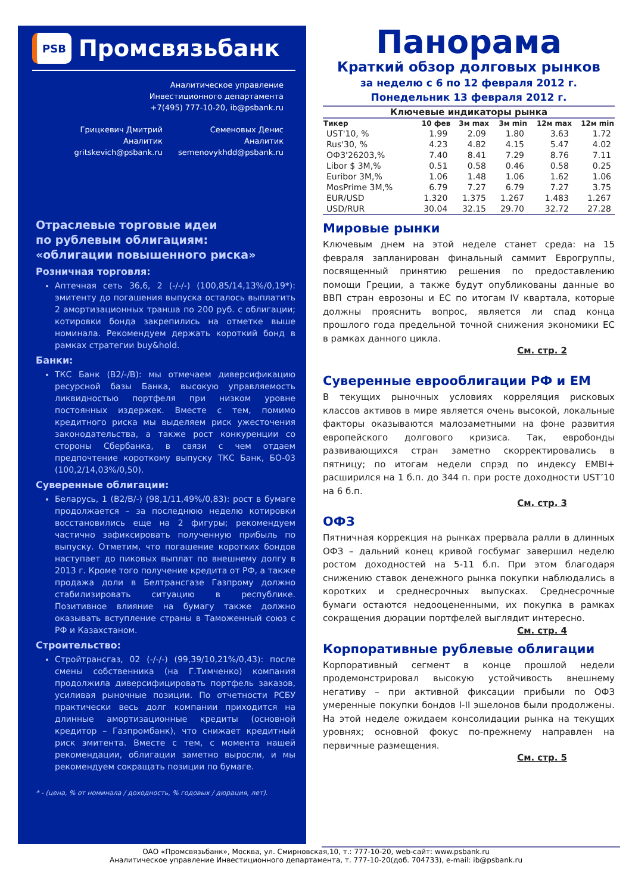PSB Промсвязьбанк
Аналитическое управление
Инвестиционного департамента
+7(495) 777-10-20, ib@psbank.ru
Грицкевич Дмитрий
Аналитик
gritskevich@psbank.ru
Семеновых Денис
Аналитик
semenovykhdd@psbank.ru
Отраслевые торговые идеи
по рублевым облигациям:
«облигации повышенного риска»
Розничная торговля:
Аптечная сеть 36,6, 2 (-/-/-) (100,85/14,13%/0,19*): эмитенту до погашения выпуска осталось выплатить 2 амортизационных транша по 200 руб. с облигации; котировки бонда закрепились на отметке выше номинала. Рекомендуем держать короткий бонд в рамках стратегии buy&hold.
Банки:
ТКС Банк (B2/-/B): мы отмечаем диверсификацию ресурсной базы Банка, высокую управляемость ликвидностью портфеля при низком уровне постоянных издержек. Вместе с тем, помимо кредитного риска мы выделяем риск ужесточения законодательства, а также рост конкуренции со стороны Сбербанка, в связи с чем отдаем предпочтение короткому выпуску ТКС Банк, БО-03 (100,2/14,03%/0,50).
Суверенные облигации:
Беларусь, 1 (B2/B/-) (98,1/11,49%/0,83): рост в бумаге продолжается – за последнюю неделю котировки восстановились еще на 2 фигуры; рекомендуем частично зафиксировать полученную прибыль по выпуску. Отметим, что погашение коротких бондов наступает до пиковых выплат по внешнему долгу в 2013 г. Кроме того получение кредита от РФ, а также продажа доли в Белтрансгазе Газпрому должно стабилизировать ситуацию в республике. Позитивное влияние на бумагу также должно оказывать вступление страны в Таможенный союз с РФ и Казахстаном.
Строительство:
Стройтрансгаз, 02 (-/-/-) (99,39/10,21%/0,43): после смены собственника (на Г.Тимченко) компания продолжила диверсифицировать портфель заказов, усиливая рыночные позиции. По отчетности РСБУ практически весь долг компании приходится на длинные амортизационные кредиты (основной кредитор – Газпромбанк), что снижает кредитный риск эмитента. Вместе с тем, с момента нашей рекомендации, облигации заметно выросли, и мы рекомендуем сокращать позиции по бумаге.
* - (цена, % от номинала / доходность, % годовых / дюрация, лет).
Панорама
Краткий обзор долговых рынков
за неделю с 6 по 12 февраля 2012 г.
Понедельник 13 февраля 2012 г.
Ключевые индикаторы рынка
| Тикер | 10 фев | 3м max | 3м min | 12м max | 12м min |
| --- | --- | --- | --- | --- | --- |
| UST'10, % | 1.99 | 2.09 | 1.80 | 3.63 | 1.72 |
| Rus'30, % | 4.23 | 4.82 | 4.15 | 5.47 | 4.02 |
| ОФЗ'26203,% | 7.40 | 8.41 | 7.29 | 8.76 | 7.11 |
| Libor $ 3M,% | 0.51 | 0.58 | 0.46 | 0.58 | 0.25 |
| Euribor 3M,% | 1.06 | 1.48 | 1.06 | 1.62 | 1.06 |
| MosPrime 3M,% | 6.79 | 7.27 | 6.79 | 7.27 | 3.75 |
| EUR/USD | 1.320 | 1.375 | 1.267 | 1.483 | 1.267 |
| USD/RUR | 30.04 | 32.15 | 29.70 | 32.72 | 27.28 |
Мировые рынки
Ключевым днем на этой неделе станет среда: на 15 февраля запланирован финальный саммит Еврогруппы, посвященный принятию решения по предоставлению помощи Греции, а также будут опубликованы данные во ВВП стран еврозоны и ЕС по итогам IV квартала, которые должны прояснить вопрос, является ли спад конца прошлого года предельной точной снижения экономики ЕС в рамках данного цикла.
См. стр. 2
Суверенные еврооблигации РФ и EM
В текущих рыночных условиях корреляция рисковых классов активов в мире является очень высокой, локальные факторы оказываются малозаметными на фоне развития европейского долгового кризиса. Так, евробонды развивающихся стран заметно скорректировались в пятницу; по итогам недели спрэд по индексу EMBI+ расширился на 1 б.п. до 344 п. при росте доходности UST’10 на 6 б.п.
См. стр. 3
ОФЗ
Пятничная коррекция на рынках прервала ралли в длинных ОФЗ – дальний конец кривой госбумаг завершил неделю ростом доходностей на 5-11 б.п. При этом благодаря снижению ставок денежного рынка покупки наблюдались в коротких и среднесрочных выпусках. Среднесрочные бумаги остаются недооцененными, их покупка в рамках сокращения дюрации портфелей выглядит интересно.
См. стр. 4
Корпоративные рублевые облигации
Корпоративный сегмент в конце прошлой недели продемонстрировал высокую устойчивость внешнему негативу – при активной фиксации прибыли по ОФЗ умеренные покупки бондов I-II эшелонов были продолжены. На этой неделе ожидаем консолидации рынка на текущих уровнях; основной фокус по-прежнему направлен на первичные размещения.
См. стр. 5
ОАО «Промсвязьбанк», Москва, ул. Смирновская,10, т.: 777-10-20, web-сайт: www.psbank.ru
Аналитическое управление Инвестиционного департамента, т. 777-10-20(доб. 704733), e-mail: ib@psbank.ru